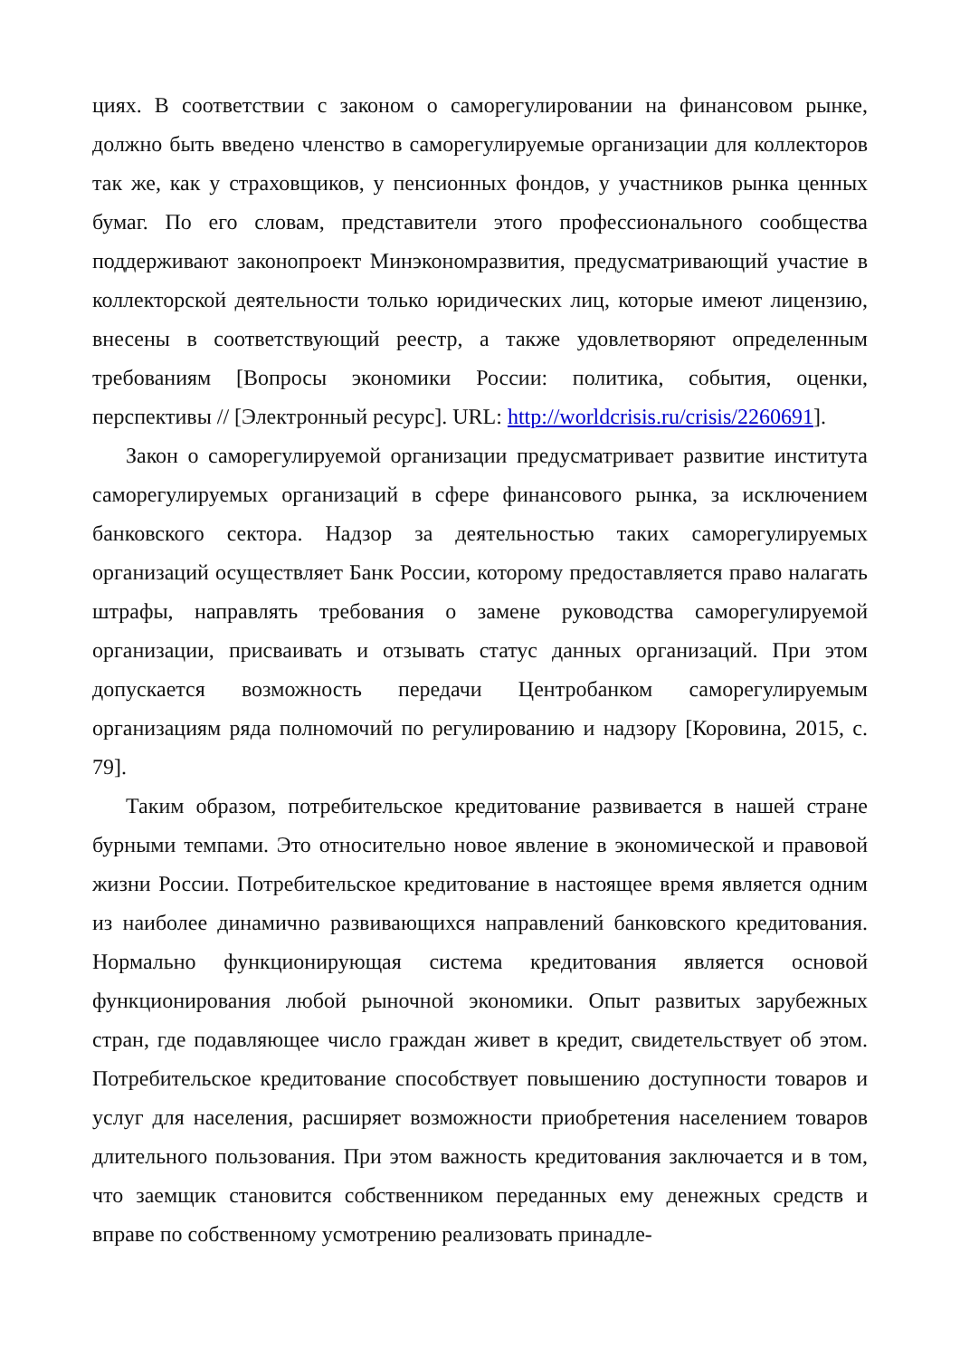циях. В соответствии с законом о саморегулировании на финансовом рынке, должно быть введено членство в саморегулируемые организации для коллекторов так же, как у страховщиков, у пенсионных фондов, у участников рынка ценных бумаг. По его словам, представители этого профессионального сообщества поддерживают законопроект Минэкономразвития, предусматривающий участие в коллекторской деятельности только юридических лиц, которые имеют лицензию, внесены в соответствующий реестр, а также удовлетворяют определенным требованиям [Вопросы экономики России: политика, события, оценки, перспективы // [Электронный ресурс]. URL: http://worldcrisis.ru/crisis/2260691].
Закон о саморегулируемой организации предусматривает развитие института саморегулируемых организаций в сфере финансового рынка, за исключением банковского сектора. Надзор за деятельностью таких саморегулируемых организаций осуществляет Банк России, которому предоставляется право налагать штрафы, направлять требования о замене руководства саморегулируемой организации, присваивать и отзывать статус данных организаций. При этом допускается возможность передачи Центробанком саморегулируемым организациям ряда полномочий по регулированию и надзору [Коровина, 2015, с. 79].
Таким образом, потребительское кредитование развивается в нашей стране бурными темпами. Это относительно новое явление в экономической и правовой жизни России. Потребительское кредитование в настоящее время является одним из наиболее динамично развивающихся направлений банковского кредитования. Нормально функционирующая система кредитования является основой функционирования любой рыночной экономики. Опыт развитых зарубежных стран, где подавляющее число граждан живет в кредит, свидетельствует об этом. Потребительское кредитование способствует повышению доступности товаров и услуг для населения, расширяет возможности приобретения населением товаров длительного пользования. При этом важность кредитования заключается и в том, что заемщик становится собственником переданных ему денежных средств и вправе по собственному усмотрению реализовать принадле-